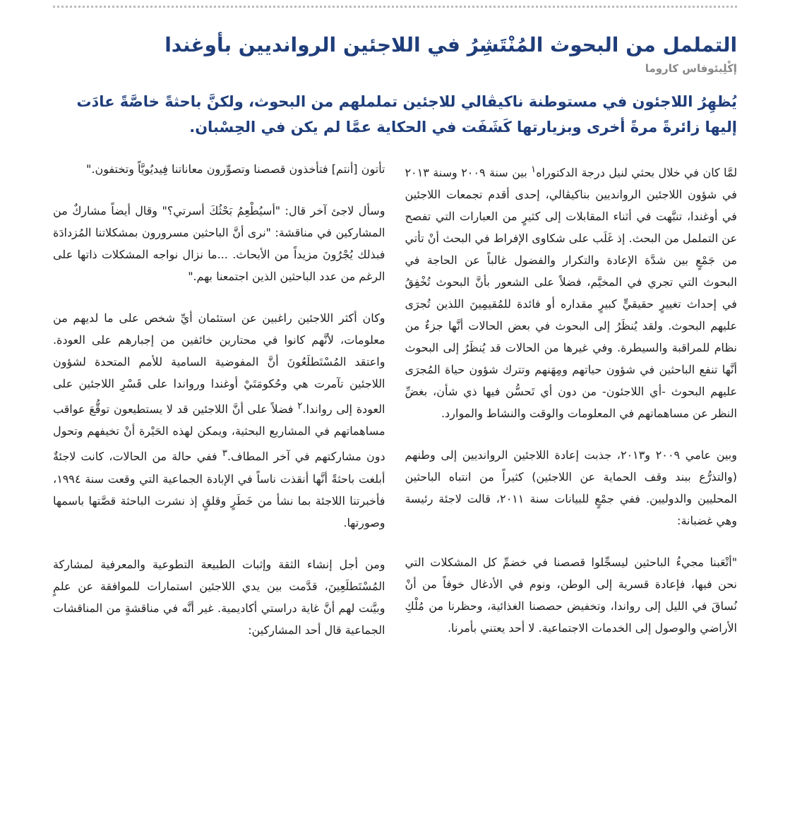التململ من البحوث المُنْتَشِرُ في اللاجئين الروانديين بأوغندا
إكْلِيئوفاس كاروما
يُظهِرُ اللاجئون في مستوطنة ناكيڤالي للاجئين تململهم من البحوث، ولكنَّ باحثةً خاصَّةً عادَت إليها زائرةً مرةً أخرى وبزيارتها كَشَفَت في الحكاية عمَّا لم يكن في الحِسْبان.
لمَّا كان في خلال بحثي لنيل درجة الدكتوراه<sup>١</sup> بين سنة ٢٠٠٩ وسنة ٢٠١٣ في شؤون اللاجئين الروانديين بناكيڤالي، إحدى أقدم تجمعات اللاجئين في أوغندا، تنبَّهت في أثناء المقابلات إلى كثيرٍ من العبارات التي تفصح عن التململ من البحث. إذ غَلَب على شكاوى الإفراط في البحث أنْ تأتي من جَمْعٍ بين شدَّة الإعادة والتكرار والفضول غالباً عن الحاجة في البحوث التي تجري في المخيَّم، فضلاً على الشعور بأنَّ البحوث تُخْفِقُ في إحداث تغييرٍ حقيقيٍّ كبيرٍ مقداره أو فائدة للمُقيمِينَ اللذين تُجرَى عليهم البحوث. ولقد يُنظَرُ إلى البحوث في بعض الحالات أنَّها جزءٌ من نظام للمراقبة والسيطرة. وفي غيرها من الحالات قد يُنظَرُ إلى البحوث أنَّها تنفع الباحثين في شؤون حياتهم ومِهَنهم وتترك شؤون حياة المُجرَى عليهم البحوث -أي اللاجئون- من دون أي تَحسُّن فيها ذي شأن، بغضِّ النظر عن مساهماتهم في المعلومات والوقت والنشاط والموارد.
وبين عامي ٢٠٠٩ و٢٠١٣، جذبت إعادة اللاجئين الروانديين إلى وطنهم (والتذرُّع ببند وقف الحماية عن اللاجئين) كثيراً من انتباه الباحثين المحليين والدوليين. ففي جمْعٍ للبيانات سنة ٢٠١١، قالت لاجئة رئيسة وهي غضبانة:
"أتْعَبنا مجيءُ الباحثين ليسجِّلوا قصصنا في خضمِّ كل المشكلات التي نحن فيها، فإعادة قسرية إلى الوطن، ونوم في الأدغال خوفاً من أنْ نُساقَ في الليل إلى رواندا، وتخفيض حصصنا الغذائية، وحظرنا من مُلْكِ الأراضي والوصول إلى الخدمات الاجتماعية. لا أحد يعتني بأمرنا.
تأتون [أنتم] فتأخذون قصصنا وتصوِّرون معاناتنا فِيديُويَّاً وتختفون."
وسأل لاجئ آخر قال: "أسيُطْعِمُ بَحْثُكَ أسرتي؟" وقال أيضاً مشاركٌ من المشاركين في مناقشة: "نرى أنَّ الباحثين مسرورون بمشكلاتنا المُزدادَة فبذلك يُجْرُونَ مزيداً من الأبحاث. ...ما نزال نواجه المشكلات ذاتها على الرغم من عدد الباحثين الذين اجتمعنا بهم."
وكان أكثر اللاجئين راغبين عن استئمان أيِّ شخص على ما لديهم من معلومات، لأنَّهم كانوا في محتارين خائفين من إجبارهم على العودة. واعتقد المُسْتَطلَعُونَ أنَّ المفوضية السامية للأمم المتحدة لشؤون اللاجئين تآمرت هي وحُكومَتَيْ أوغندا ورواندا على قَسْرِ اللاجئين على العودة إلى رواندا.<sup>٢</sup> فضلاً على أنَّ اللاجئين قد لا يستطيعون توقُّعَ عواقب مساهماتهم في المشاريع البحثية، ويمكن لهذه الحَيْرة أنْ تخيفهم وتحول دون مشاركتهم في آخر المطاف.<sup>٣</sup> ففي حالة من الحالات، كانت لاجئةٌ أبلغت باحثةً أنَّها أنقذت ناساً في الإبادة الجماعية التي وقعت سنة ١٩٩٤، فأخبرتنا اللاجئة بما نشأ من خَطَرٍ وقلقٍ إذ نشرت الباحثة قصَّتها باسمها وصورتها.
ومن أجل إنشاء الثقة وإثبات الطبيعة التطوعية والمعرفية لمشاركة المُسْتَطلَعِينَ، قدَّمت بين يدي اللاجئين استمارات للموافقة عن علمٍ وبيَّنت لهم أنَّ غاية دراستي أكاديمية. غير أنَّه في مناقشةٍ من المناقشات الجماعية قال أحد المشاركين: